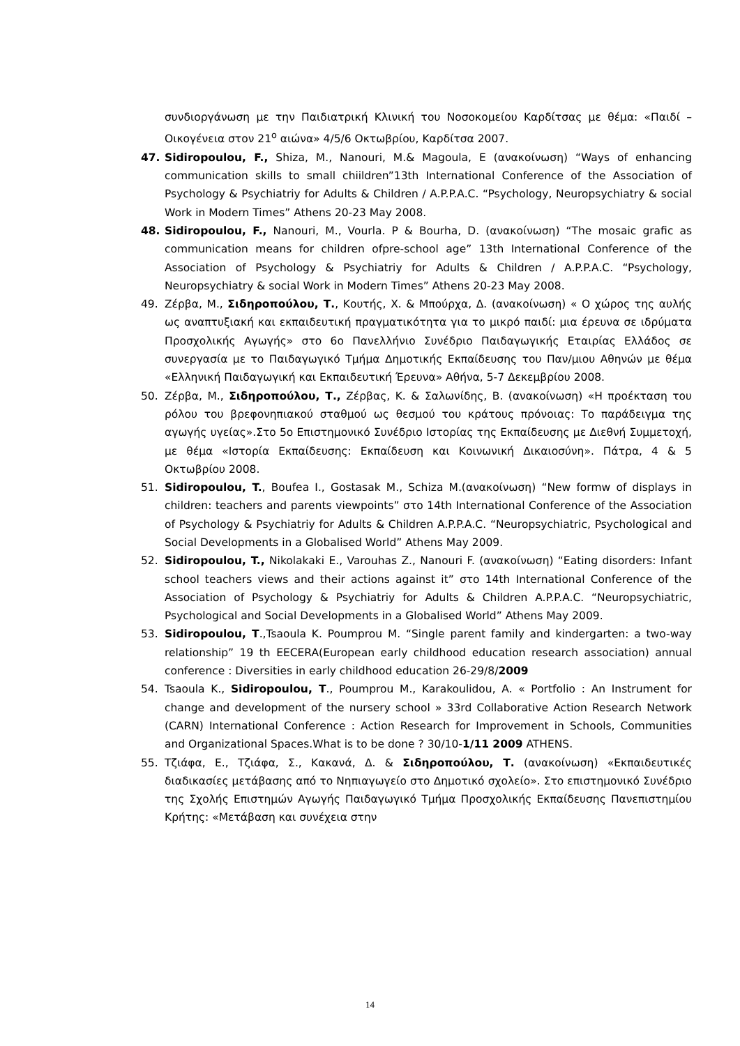συνδιοργάνωση με την Παιδιατρική Κλινική του Νοσοκομείου Καρδίτσας με θέμα: «Παιδί – Οικογένεια στον 21<sup>ο</sup> αιώνα» 4/5/6 Οκτωβρίου, Καρδίτσα 2007.
47. Sidiropoulou, F., Shiza, M., Nanouri, M.& Magoula, E (ανακοίνωση) “Ways of enhancing communication skills to small chiildren”13th International Conference of the Association of Psychology & Psychiatriy for Adults & Children / A.P.P.A.C. “Psychology, Neuropsychiatry & social Work in Modern Times” Athens 20-23 May 2008.
48. Sidiropoulou, F., Nanouri, M., Vourla. P & Bourha, D. (ανακοίνωση) “The mosaic grafic as communication means for children ofpre-school age” 13th International Conference of the Association of Psychology & Psychiatriy for Adults & Children / A.P.P.A.C. “Psychology, Neuropsychiatry & social Work in Modern Times” Athens 20-23 May 2008.
49. Ζέρβα, Μ., Σιδηροπούλου, Τ., Κουτής, Χ. & Μπούρχα, Δ. (ανακοίνωση) « Ο χώρος της αυλής ως αναπτυξιακή και εκπαιδευτική πραγματικότητα για το μικρό παιδί: μια έρευνα σε ιδρύματα Προσχολικής Αγωγής» στο 6ο Πανελλήνιο Συνέδριο Παιδαγωγικής Εταιρίας Ελλάδος σε συνεργασία με το Παιδαγωγικό Τμήμα Δημοτικής Εκπαίδευσης του Παν/μιου Αθηνών με θέμα «Ελληνική Παιδαγωγική και Εκπαιδευτική Έρευνα» Αθήνα, 5-7 Δεκεμβρίου 2008.
50. Ζέρβα, Μ., Σιδηροπούλου, Τ., Ζέρβας, Κ. & Σαλωνίδης, Β. (ανακοίνωση) «Η προέκταση του ρόλου του βρεφονηπιακού σταθμού ως θεσμού του κράτους πρόνοιας: Το παράδειγμα της αγωγής υγείας».Στο 5ο Επιστημονικό Συνέδριο Ιστορίας της Εκπαίδευσης με Διεθνή Συμμετοχή, με θέμα «Ιστορία Εκπαίδευσης: Εκπαίδευση και Κοινωνική Δικαιοσύνη». Πάτρα, 4 & 5 Οκτωβρίου 2008.
51. Sidiropoulou, T., Boufea I., Gostasak M., Schiza M.(ανακοίνωση) “New formw of displays in children: teachers and parents viewpoints” στο 14th International Conference of the Association of Psychology & Psychiatriy for Adults & Children A.P.P.A.C. “Neuropsychiatric, Psychological and Social Developments in a Globalised World” Athens May 2009.
52. Sidiropoulou, T., Nikolakaki E., Varouhas Z., Nanouri F. (ανακοίνωση) “Eating disorders: Infant school teachers views and their actions against it” στο 14th International Conference of the Association of Psychology & Psychiatriy for Adults & Children A.P.P.A.C. “Neuropsychiatric, Psychological and Social Developments in a Globalised World” Athens May 2009.
53. Sidiropoulou, T.,Tsaoula K. Poumprou M. “Single parent family and kindergarten: a two-way relationship” 19 th EECERA(European early childhood education research association) annual conference : Diversities in early childhood education 26-29/8/2009
54. Tsaoula K., Sidiropoulou, T., Poumprou M., Karakoulidou, A. « Portfolio : An Instrument for change and development of the nursery school » 33rd Collaborative Action Research Network (CARN) International Conference : Action Research for Improvement in Schools, Communities and Organizational Spaces.What is to be done ? 30/10-1/11 2009 ATHENS.
55. Τζιάφα, Ε., Τζιάφα, Σ., Κακανά, Δ. & Σιδηροπούλου, Τ. (ανακοίνωση) «Εκπαιδευτικές διαδικασίες μετάβασης από το Νηπιαγωγείο στο Δημοτικό σχολείο». Στο επιστημονικό Συνέδριο της Σχολής Επιστημών Αγωγής Παιδαγωγικό Τμήμα Προσχολικής Εκπαίδευσης Πανεπιστημίου Κρήτης: «Μετάβαση και συνέχεια στην
14